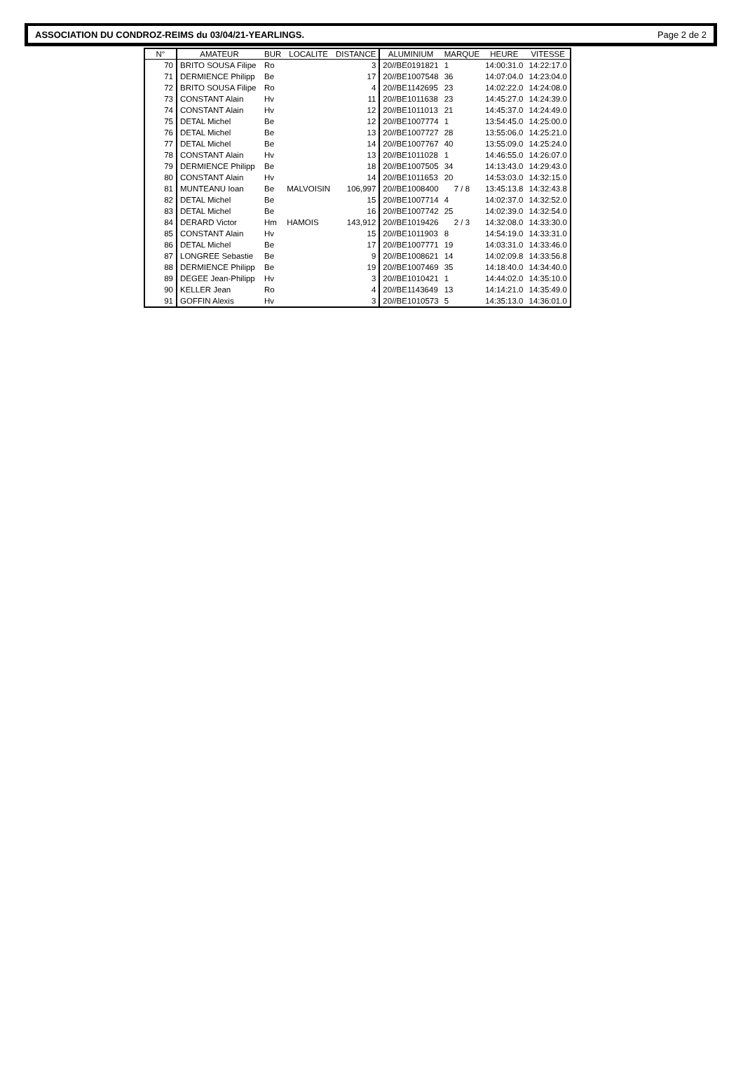ASSOCIATION DU CONDROZ-REIMS du 03/04/21-YEARLINGS. Page 2 de 2
| N° | AMATEUR | BUR | LOCALITE | DISTANCE | ALUMINIUM | MARQUE | HEURE | VITESSE |
| --- | --- | --- | --- | --- | --- | --- | --- | --- |
| 70 | BRITO SOUSA Filipe | Ro | | 3 | 20//BE0191821 | 1 | 14:00:31.0 | 14:22:17.0 |
| 71 | DERMIENCE Philipp | Be | | 17 | 20//BE1007548 | 36 | 14:07:04.0 | 14:23:04.0 |
| 72 | BRITO SOUSA Filipe | Ro | | 4 | 20//BE1142695 | 23 | 14:02:22.0 | 14:24:08.0 |
| 73 | CONSTANT Alain | Hv | | 11 | 20//BE1011638 | 23 | 14:45:27.0 | 14:24:39.0 |
| 74 | CONSTANT Alain | Hv | | 12 | 20//BE1011013 | 21 | 14:45:37.0 | 14:24:49.0 |
| 75 | DETAL Michel | Be | | 12 | 20//BE1007774 | 1 | 13:54:45.0 | 14:25:00.0 |
| 76 | DETAL Michel | Be | | 13 | 20//BE1007727 | 28 | 13:55:06.0 | 14:25:21.0 |
| 77 | DETAL Michel | Be | | 14 | 20//BE1007767 | 40 | 13:55:09.0 | 14:25:24.0 |
| 78 | CONSTANT Alain | Hv | | 13 | 20//BE1011028 | 1 | 14:46:55.0 | 14:26:07.0 |
| 79 | DERMIENCE Philipp | Be | | 18 | 20//BE1007505 | 34 | 14:13:43.0 | 14:29:43.0 |
| 80 | CONSTANT Alain | Hv | | 14 | 20//BE1011653 | 20 | 14:53:03.0 | 14:32:15.0 |
| 81 | MUNTEANU Ioan | Be | MALVOISIN | 106,997 | 20//BE1008400 | 7 / 8 | 13:45:13.8 | 14:32:43.8 |
| 82 | DETAL Michel | Be | | 15 | 20//BE1007714 | 4 | 14:02:37.0 | 14:32:52.0 |
| 83 | DETAL Michel | Be | | 16 | 20//BE1007742 | 25 | 14:02:39.0 | 14:32:54.0 |
| 84 | DERARD Victor | Hm | HAMOIS | 143,912 | 20//BE1019426 | 2 / 3 | 14:32:08.0 | 14:33:30.0 |
| 85 | CONSTANT Alain | Hv | | 15 | 20//BE1011903 | 8 | 14:54:19.0 | 14:33:31.0 |
| 86 | DETAL Michel | Be | | 17 | 20//BE1007771 | 19 | 14:03:31.0 | 14:33:46.0 |
| 87 | LONGREE Sebastie | Be | | 9 | 20//BE1008621 | 14 | 14:02:09.8 | 14:33:56.8 |
| 88 | DERMIENCE Philipp | Be | | 19 | 20//BE1007469 | 35 | 14:18:40.0 | 14:34:40.0 |
| 89 | DEGEE Jean-Philipp | Hv | | 3 | 20//BE1010421 | 1 | 14:44:02.0 | 14:35:10.0 |
| 90 | KELLER Jean | Ro | | 4 | 20//BE1143649 | 13 | 14:14:21.0 | 14:35:49.0 |
| 91 | GOFFIN Alexis | Hv | | 3 | 20//BE1010573 | 5 | 14:35:13.0 | 14:36:01.0 |